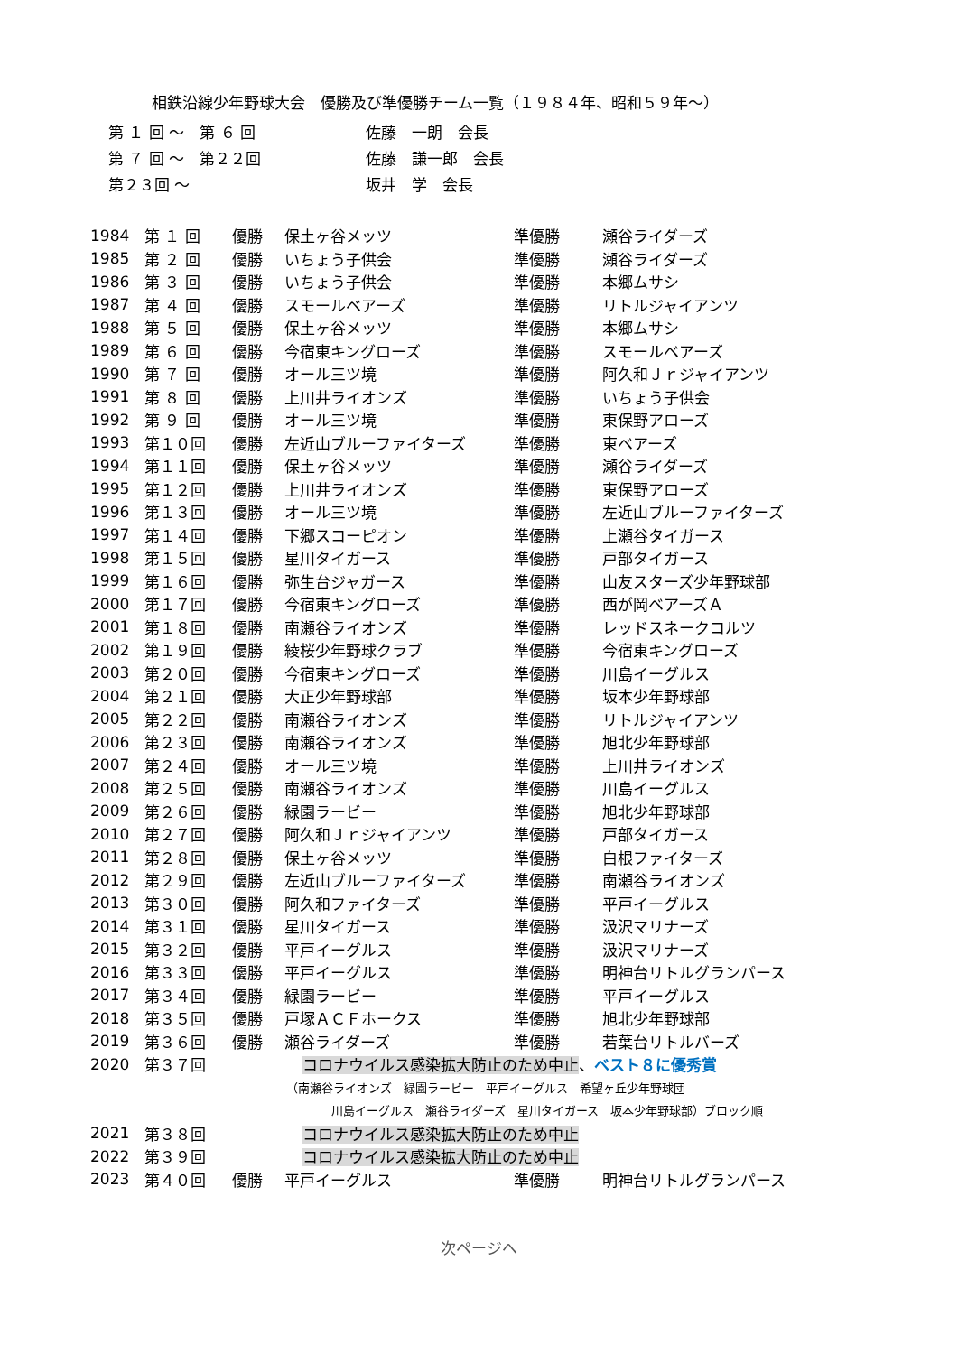相鉄沿線少年野球大会　優勝及び準優勝チーム一覧（１９８４年、昭和５９年～）
| 第 １ 回 ～ 第 ６ 回 | 佐藤 一朗 会長 |
| 第 ７ 回 ～ 第２２回 | 佐藤 謙一郎 会長 |
| 第２３回 ～ | 坂井 学 会長 |
| 1984 | 第 １ 回 | 優勝 | 保土ヶ谷メッツ | 準優勝 | 瀬谷ライダーズ |
| 1985 | 第 ２ 回 | 優勝 | いちょう子供会 | 準優勝 | 瀬谷ライダーズ |
| 1986 | 第 ３ 回 | 優勝 | いちょう子供会 | 準優勝 | 本郷ムサシ |
| 1987 | 第 ４ 回 | 優勝 | スモールベアーズ | 準優勝 | リトルジャイアンツ |
| 1988 | 第 ５ 回 | 優勝 | 保土ヶ谷メッツ | 準優勝 | 本郷ムサシ |
| 1989 | 第 ６ 回 | 優勝 | 今宿東キングローズ | 準優勝 | スモールベアーズ |
| 1990 | 第 ７ 回 | 優勝 | オール三ツ境 | 準優勝 | 阿久和Ｊｒジャイアンツ |
| 1991 | 第 ８ 回 | 優勝 | 上川井ライオンズ | 準優勝 | いちょう子供会 |
| 1992 | 第 ９ 回 | 優勝 | オール三ツ境 | 準優勝 | 東保野アローズ |
| 1993 | 第１０回 | 優勝 | 左近山ブルーファイターズ | 準優勝 | 東ベアーズ |
| 1994 | 第１１回 | 優勝 | 保土ヶ谷メッツ | 準優勝 | 瀬谷ライダーズ |
| 1995 | 第１２回 | 優勝 | 上川井ライオンズ | 準優勝 | 東保野アローズ |
| 1996 | 第１３回 | 優勝 | オール三ツ境 | 準優勝 | 左近山ブルーファイターズ |
| 1997 | 第１４回 | 優勝 | 下郷スコーピオン | 準優勝 | 上瀬谷タイガース |
| 1998 | 第１５回 | 優勝 | 星川タイガース | 準優勝 | 戸部タイガース |
| 1999 | 第１６回 | 優勝 | 弥生台ジャガース | 準優勝 | 山友スターズ少年野球部 |
| 2000 | 第１７回 | 優勝 | 今宿東キングローズ | 準優勝 | 西が岡ベアーズＡ |
| 2001 | 第１８回 | 優勝 | 南瀬谷ライオンズ | 準優勝 | レッドスネークコルツ |
| 2002 | 第１９回 | 優勝 | 綾桜少年野球クラブ | 準優勝 | 今宿東キングローズ |
| 2003 | 第２０回 | 優勝 | 今宿東キングローズ | 準優勝 | 川島イーグルス |
| 2004 | 第２１回 | 優勝 | 大正少年野球部 | 準優勝 | 坂本少年野球部 |
| 2005 | 第２２回 | 優勝 | 南瀬谷ライオンズ | 準優勝 | リトルジャイアンツ |
| 2006 | 第２３回 | 優勝 | 南瀬谷ライオンズ | 準優勝 | 旭北少年野球部 |
| 2007 | 第２４回 | 優勝 | オール三ツ境 | 準優勝 | 上川井ライオンズ |
| 2008 | 第２５回 | 優勝 | 南瀬谷ライオンズ | 準優勝 | 川島イーグルス |
| 2009 | 第２６回 | 優勝 | 緑園ラービー | 準優勝 | 旭北少年野球部 |
| 2010 | 第２７回 | 優勝 | 阿久和Ｊｒジャイアンツ | 準優勝 | 戸部タイガース |
| 2011 | 第２８回 | 優勝 | 保土ヶ谷メッツ | 準優勝 | 白根ファイターズ |
| 2012 | 第２９回 | 優勝 | 左近山ブルーファイターズ | 準優勝 | 南瀬谷ライオンズ |
| 2013 | 第３０回 | 優勝 | 阿久和ファイターズ | 準優勝 | 平戸イーグルス |
| 2014 | 第３１回 | 優勝 | 星川タイガース | 準優勝 | 汲沢マリナーズ |
| 2015 | 第３２回 | 優勝 | 平戸イーグルス | 準優勝 | 汲沢マリナーズ |
| 2016 | 第３３回 | 優勝 | 平戸イーグルス | 準優勝 | 明神台リトルグランパース |
| 2017 | 第３４回 | 優勝 | 緑園ラービー | 準優勝 | 平戸イーグルス |
| 2018 | 第３５回 | 優勝 | 戸塚ＡＣＦホークス | 準優勝 | 旭北少年野球部 |
| 2019 | 第３６回 | 優勝 | 瀬谷ライダーズ | 準優勝 | 若葉台リトルバーズ |
| 2020 | 第３７回 | | コロナウイルス感染拡大防止のため中止 、 ベスト８に優秀賞 | | |
| | | （南瀬谷ライオンズ 緑園ラービー 平戸イーグルス 希望ヶ丘少年野球団 | | | |
| | | 川島イーグルス 瀬谷ライダーズ 星川タイガース 坂本少年野球部）ブロック順 | | | |
| 2021 | 第３８回 | | コロナウイルス感染拡大防止のため中止 | | |
| 2022 | 第３９回 | | コロナウイルス感染拡大防止のため中止 | | |
| 2023 | 第４０回 | 優勝 | 平戸イーグルス | 準優勝 | 明神台リトルグランパース |
次ページへ